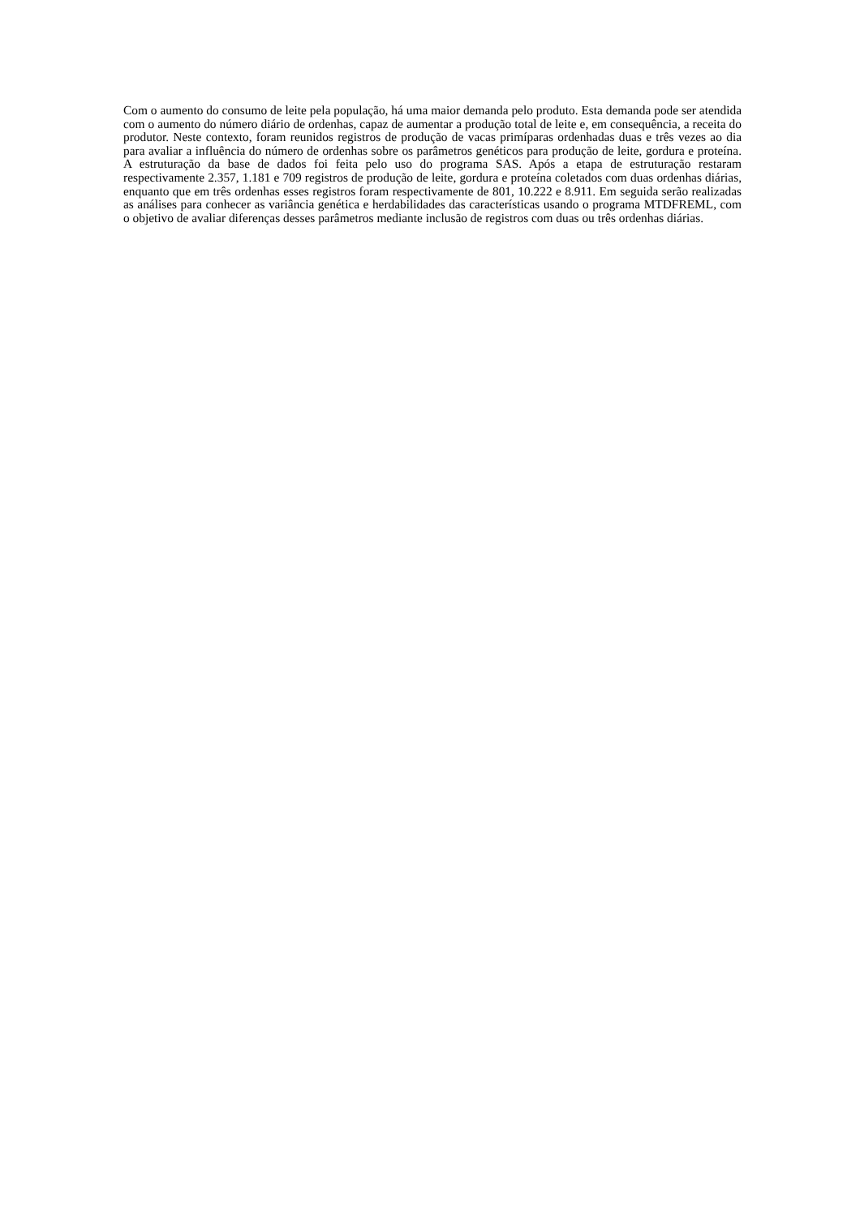Com o aumento do consumo de leite pela população, há uma maior demanda pelo produto. Esta demanda pode ser atendida com o aumento do número diário de ordenhas, capaz de aumentar a produção total de leite e, em consequência, a receita do produtor. Neste contexto, foram reunidos registros de produção de vacas primíparas ordenhadas duas e três vezes ao dia para avaliar a influência do número de ordenhas sobre os parâmetros genéticos para produção de leite, gordura e proteína. A estruturação da base de dados foi feita pelo uso do programa SAS. Após a etapa de estruturação restaram respectivamente 2.357, 1.181 e 709 registros de produção de leite, gordura e proteína coletados com duas ordenhas diárias, enquanto que em três ordenhas esses registros foram respectivamente de 801, 10.222 e 8.911. Em seguida serão realizadas as análises para conhecer as variância genética e herdabilidades das características usando o programa MTDFREML, com o objetivo de avaliar diferenças desses parâmetros mediante inclusão de registros com duas ou três ordenhas diárias.